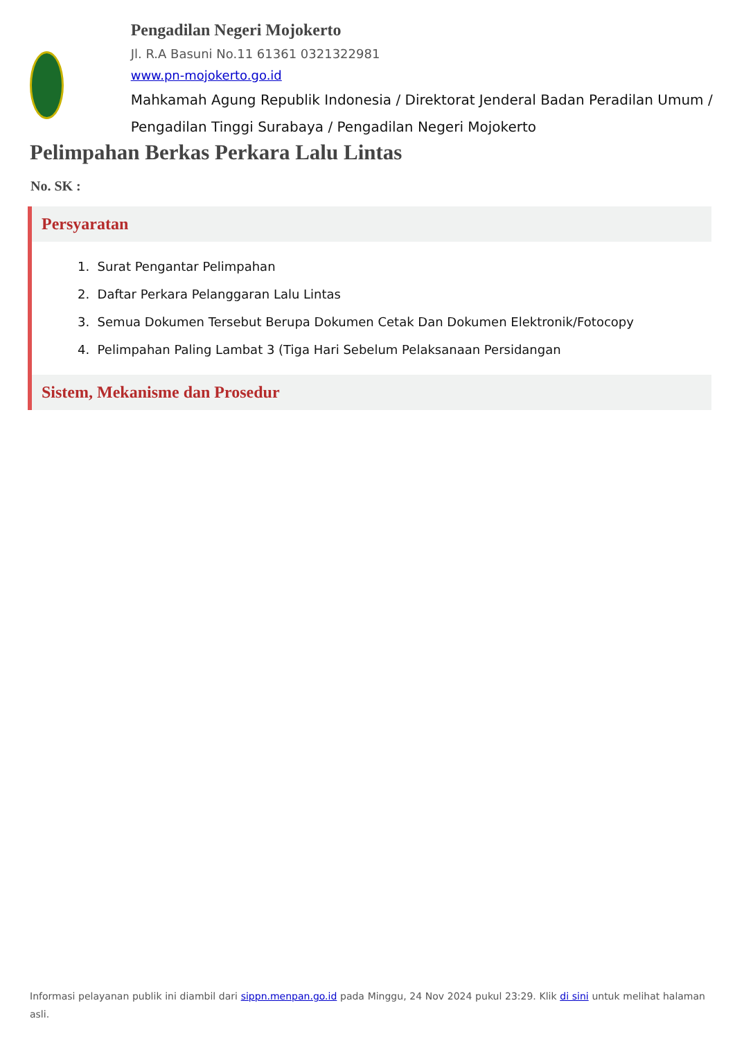Pengadilan Negeri Mojokerto
Jl. R.A Basuni No.11 61361 0321322981
www.pn-mojokerto.go.id
Mahkamah Agung Republik Indonesia / Direktorat Jenderal Badan Peradilan Umum / Pengadilan Tinggi Surabaya / Pengadilan Negeri Mojokerto
Pelimpahan Berkas Perkara Lalu Lintas
No. SK :
Persyaratan
1. Surat Pengantar Pelimpahan
2. Daftar Perkara Pelanggaran Lalu Lintas
3. Semua Dokumen Tersebut Berupa Dokumen Cetak Dan Dokumen Elektronik/Fotocopy
4. Pelimpahan Paling Lambat 3 (Tiga Hari Sebelum Pelaksanaan Persidangan
Sistem, Mekanisme dan Prosedur
Informasi pelayanan publik ini diambil dari sippn.menpan.go.id pada Minggu, 24 Nov 2024 pukul 23:29. Klik di sini untuk melihat halaman asli.